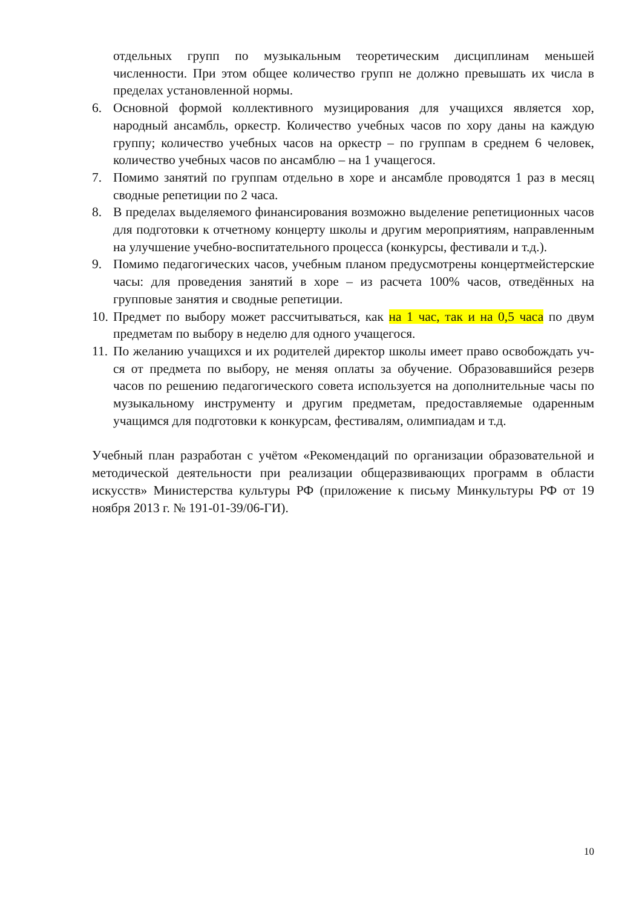отдельных групп по музыкальным теоретическим дисциплинам меньшей численности. При этом общее количество групп не должно превышать их числа в пределах установленной нормы.
6. Основной формой коллективного музицирования для учащихся является хор, народный ансамбль, оркестр. Количество учебных часов по хору даны на каждую группу; количество учебных часов на оркестр – по группам в среднем 6 человек, количество учебных часов по ансамблю – на 1 учащегося.
7. Помимо занятий по группам отдельно в хоре и ансамбле проводятся 1 раз в месяц сводные репетиции по 2 часа.
8. В пределах выделяемого финансирования возможно выделение репетиционных часов для подготовки к отчетному концерту школы и другим мероприятиям, направленным на улучшение учебно-воспитательного процесса (конкурсы, фестивали и т.д.).
9. Помимо педагогических часов, учебным планом предусмотрены концертмейстерские часы: для проведения занятий в хоре – из расчета 100% часов, отведённых на групповые занятия и сводные репетиции.
10. Предмет по выбору может рассчитываться, как на 1 час, так и на 0,5 часа по двум предметам по выбору в неделю для одного учащегося.
11. По желанию учащихся и их родителей директор школы имеет право освобождать уч-ся от предмета по выбору, не меняя оплаты за обучение. Образовавшийся резерв часов по решению педагогического совета используется на дополнительные часы по музыкальному инструменту и другим предметам, предоставляемые одаренным учащимся для подготовки к конкурсам, фестивалям, олимпиадам и т.д.
Учебный план разработан с учётом «Рекомендаций по организации образовательной и методической деятельности при реализации общеразвивающих программ в области искусств» Министерства культуры РФ (приложение к письму Минкультуры РФ от 19 ноября 2013 г. № 191-01-39/06-ГИ).
10